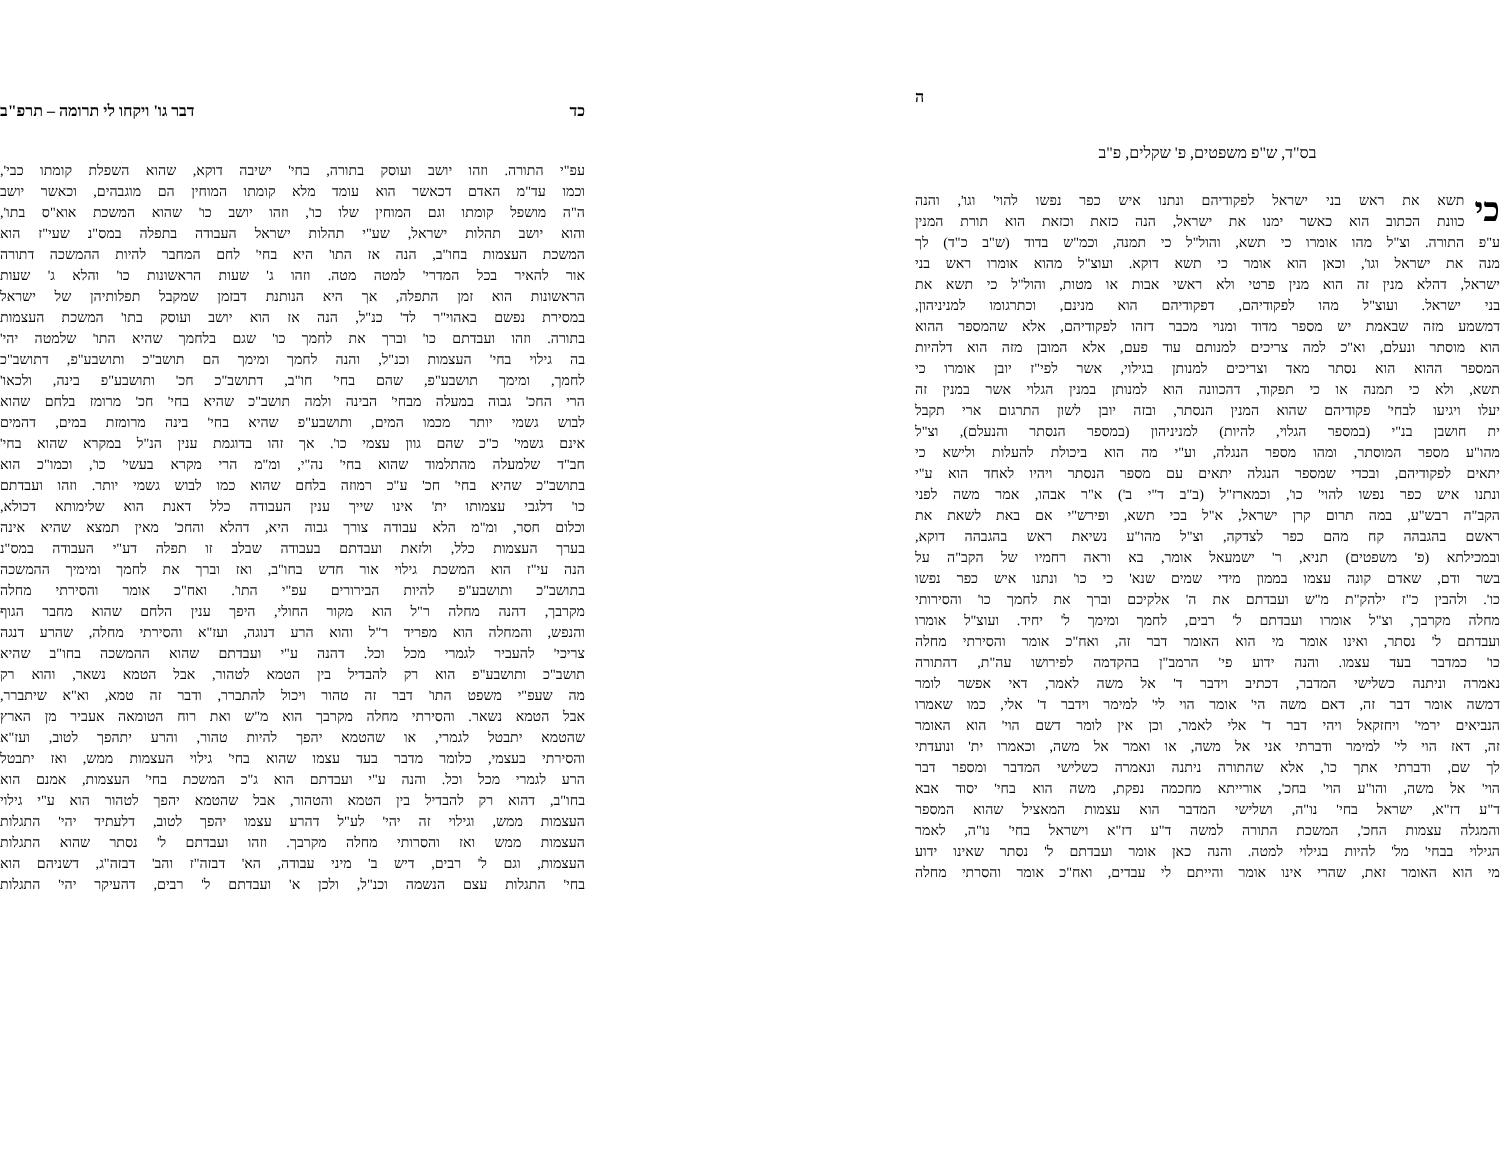כד דבר גו' ויקחו לי תרומה – תרפ"ב
עפ"י התורה. וזהו יושב ועוסק בתורה, בחי' ישיבה דוקא, שהוא השפלת קומתו כבי',
וכמו עד"מ האדם דכאשר הוא עומד מלא קומתו המוחין הם מוגבהים, וכאשר יושב
ה"ה מושפל קומתו וגם המוחין שלו כו', וזהו יושב כו' שהוא המשכת אוא"ס בתו',
והוא יושב תהלות ישראל, שע"י תהלות ישראל העבודה בתפלה במס"נ שעי"ז הוא
המשכת העצמות בחו"ב, הנה אז התו' היא בחי' לחם המחבר להיות ההמשכה דתורה
אור להאיר בכל המדרי' למטה מטה. וזהו ג' שעות הראשונות כו' והלא ג' שעות
הראשונות הוא זמן התפלה, אך היא הנותנת דבזמן שמקבל תפלותיהן של ישראל
במסירת נפשם באהוי"ר לד' כנ"ל, הנה אז הוא יושב ועוסק בתו' המשכת העצמות
בתורה. וזהו ועבדתם כו' וברך את לחמך כו' שגם בלחמך שהיא התו' שלמטה יהי'
בה גילוי בחי' העצמות וכנ"ל, והנה לחמך ומימך הם תושב"כ ותושבע"פ, דתושב"כ
לחמך, ומימך תושבע"פ, שהם בחי' חו"ב, דתושב"כ חכ' ותושבע"פ בינה, ולכאו'
הרי החכ' גבוה במעלה מבחי' הבינה ולמה תושב"כ שהיא בחי' חכ' מרומז בלחם שהוא
לבוש גשמי יותר מכמו המים, ותושבע"פ שהיא בחי' בינה מרומזת במים, דהמים
אינם גשמי' כ"כ שהם גוון עצמי כו'. אך זהו בדוגמת ענין הנ"ל במקרא שהוא בחי'
חב"ד שלמעלה מהתלמוד שהוא בחי' נה"י, ומ"מ הרי מקרא בעשי' כו', וכמו"כ הוא
בתושב"כ שהיא בחי' חכ' ע"כ רמוזה בלחם שהוא כמו לבוש גשמי יותר. וזהו ועבדתם
כו' דלגבי עצמותו ית' אינו שייך ענין העבודה כלל דאנת הוא שלימותא דכולא,
וכלום חסר, ומ"מ הלא עבודה צורך גבוה היא, דהלא והחכ' מאין תמצא שהיא אינה
בערך העצמות כלל, ולזאת ועבדתם בעבודה שבלב זו תפלה דע"י העבודה במס"נ
הנה עי"ז הוא המשכת גילוי אור חדש בחו"ב, ואז וברך את לחמך ומימיך ההמשכה
בתושב"כ ותושבע"פ להיות הבירורים עפ"י התו'. ואח"כ אומר והסירתי מחלה
מקרבך, דהנה מחלה ר"ל הוא מקור החולי, היפך ענין הלחם שהוא מחבר הגוף
והנפש, והמחלה הוא מפריד ר"ל והוא הרע דנוגה, ועז"א והסירתי מחלה, שהרע דנגה
צריכי' להעביר לגמרי מכל וכל. דהנה ע"י ועבדתם שהוא ההמשכה בחו"ב שהיא
תושב"כ ותושבע"פ הוא רק להבדיל בין הטמא לטהור, אבל הטמא נשאר, והוא רק
מה שעפ"י משפט התו' דבר זה טהור ויכול להתברר, ודבר זה טמא, וא"א שיתברר,
אבל הטמא נשאר. והסירתי מחלה מקרבך הוא מ"ש ואת רוח הטומאה אעביר מן הארץ
שהטמא יתבטל לגמרי, או שהטמא יהפך להיות טהור, והרע יתהפך לטוב, ועז"א
והסירתי בעצמי, כלומר מדבר בעד עצמו שהוא בחי' גילוי העצמות ממש, ואז יתבטל
הרע לגמרי מכל וכל. והנה ע"י ועבדתם הוא ג"כ המשכת בחי' העצמות, אמנם הוא
בחו"ב, דהוא רק להבדיל בין הטמא והטהור, אבל שהטמא יהפך לטהור הוא ע"י גילוי
העצמות ממש, וגילוי זה יהי' לע"ל דהרע עצמו יהפך לטוב, דלעתיד יהי' התגלות
העצמות ממש ואז והסרותי מחלה מקרבך. וזהו ועבדתם ל' נסתר שהוא התגלות
העצמות, וגם ל' רבים, דיש ב' מיני עבודה, הא' דבזה"ז והב' דבזה"ג, דשניהם הוא
בחי' התגלות עצם הנשמה וכנ"ל, ולכן א' ועבדתם ל' רבים, דהעיקר יהי' התגלות
ה
בס"ד, ש"פ משפטים, פ' שקלים, פ"ב
כי
תשא את ראש בני ישראל לפקודיהם ונתנו איש כפר נפשו להוי' וגו', והנה
כוונת הכתוב הוא כאשר ימנו את ישראל, הנה כזאת וכזאת הוא תורת המנין
ע"פ התורה. וצ"ל מהו אומרו כי תשא, והול"ל כי תמנה, וכמ"ש בדוד (ש"ב כ"ד) לך
מנה את ישראל וגו', וכאן הוא אומר כי תשא דוקא. ועוצ"ל מהוא אומרו ראש בני
ישראל, דהלא מנין זה הוא מנין פרטי ולא ראשי אבות או מטות, והול"ל כי תשא את
בני ישראל. ועוצ"ל מהו לפקודיהם, דפקודיהם הוא מנינם, וכתרגומו למניניהון,
דמשמע מזה שבאמת יש מספר מדוד ומנוי מכבר דזהו לפקודיהם, אלא שהמספר ההוא
הוא מוסתר ונעלם, וא"כ למה צריכים למנותם עוד פעם, אלא המובן מזה הוא דלהיות
המספר ההוא הוא נסתר מאד וצריכים למנותן בגילוי, אשר לפי"ז יובן אומרו כי
תשא, ולא כי תמנה או כי תפקוד, דהכוונה הוא למנותן במנין הגלוי אשר במנין זה
יעלו ויגיעו לבחי' פקודיהם שהוא המנין הנסתר, ובזה יובן לשון התרגום ארי תקבל
ית חושבן בנ"י (במספר הגלוי, להיות) למניניהון (במספר הנסתר והנעלם), וצ"ל
מהו"ע מספר המוסתר, ומהו מספר הנגלה, וע"י מה הוא ביכולת להעלות ולישא כי
יתאים לפקודיהם, ובכדי שמספר הנגלה יתאים עם מספר הנסתר ויהיו לאחד הוא ע"י
ונתנו איש כפר נפשו להוי' כו', וכמארז"ל (ב"ב ד"י ב') א"ר אבהו, אמר משה לפני
הקב"ה רבש"ע, במה תרום קרן ישראל, א"ל בכי תשא, ופירש"י אם באת לשאת את
ראשם בהגבהה קח מהם כפר לצדקה, וצ"ל מהו"ע נשיאת ראש בהגבהה דוקא,
ובמכילתא (פ' משפטים) תניא, ר' ישמעאל אומר, בא וראה רחמיו של הקב"ה על
בשר ודם, שאדם קונה עצמו בממון מידי שמים שנא' כי כו' ונתנו איש כפר נפשו
כו'. ולהבין כ"ז ילהק"ת מ"ש ועבדתם את ה' אלקיכם וברך את לחמך כו' והסירותי
מחלה מקרבך, וצ"ל אומרו ועבדתם ל' רבים, לחמך ומימך ל' יחיד. ועוצ"ל אומרו
ועבדתם ל' נסתר, ואינו אומר מי הוא האומר דבר זה, ואח"כ אומר והסירתי מחלה
כו' כמדבר בעד עצמו. והנה ידוע פי' הרמב"ן בהקדמה לפירושו עה"ת, דהתורה
נאמרה וניתנה כשלישי המדבר, דכתיב וידבר ד' אל משה לאמר, דאי אפשר לומר
דמשה אומר דבר זה, דאם משה הי' אומר הוי לי' למימר וידבר ד' אלי, כמו שאמרו
הנביאים ירמי' ויחזקאל ויהי דבר ד' אלי לאמר, וכן אין לומר דשם הוי' הוא האומר
זה, דאז הוי לי' למימר ודברתי אני אל משה, או ואמר אל משה, וכאמרו ית' ונועדתי
לך שם, ודברתי אתך כו', אלא שהתורה ניתנה ונאמרה כשלישי המדבר ומספר דבר
הוי' אל משה, והו"ע הוי' בחכ', אורייתא מחכמה נפקת, משה הוא בחי' יסוד אבא
ד"ע דז"א, ישראל בחי' נו"ה, ושלישי המדבר הוא עצמות המאציל שהוא המספר
והמגלה עצמות החכ', המשכת התורה למשה ד"ע דז"א וישראל בחי' נו"ה, לאמר
הגילוי בבחי' מל' להיות בגילוי למטה. והנה כאן אומר ועבדתם ל' נסתר שאינו ידוע
מי הוא האומר זאת, שהרי אינו אומר והייתם לי עבדים, ואח"כ אומר והסרתי מחלה